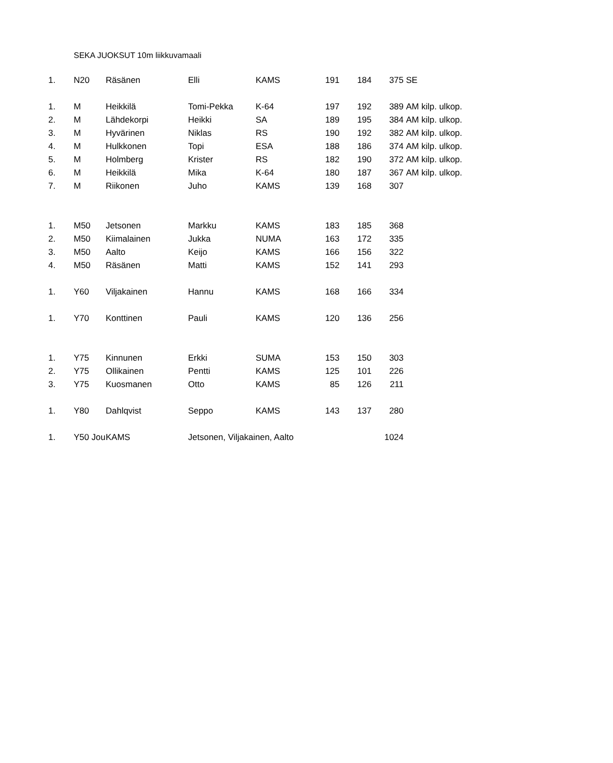SEKA JUOKSUT 10m liikkuvamaali
| 1. | N20 | Räsänen | Elli | KAMS | 191 | 184 | 375 | SE |
| 1. | M | Heikkilä | Tomi-Pekka | K-64 | 197 | 192 | 389 | AM kilp. ulkop. |
| 2. | M | Lähdekorpi | Heikki | SA | 189 | 195 | 384 | AM kilp. ulkop. |
| 3. | M | Hyvärinen | Niklas | RS | 190 | 192 | 382 | AM kilp. ulkop. |
| 4. | M | Hulkkonen | Topi | ESA | 188 | 186 | 374 | AM kilp. ulkop. |
| 5. | M | Holmberg | Krister | RS | 182 | 190 | 372 | AM kilp. ulkop. |
| 6. | M | Heikkilä | Mika | K-64 | 180 | 187 | 367 | AM kilp. ulkop. |
| 7. | M | Riikonen | Juho | KAMS | 139 | 168 | 307 | |
| 1. | M50 | Jetsonen | Markku | KAMS | 183 | 185 | 368 | |
| 2. | M50 | Kiimalainen | Jukka | NUMA | 163 | 172 | 335 | |
| 3. | M50 | Aalto | Keijo | KAMS | 166 | 156 | 322 | |
| 4. | M50 | Räsänen | Matti | KAMS | 152 | 141 | 293 | |
| 1. | Y60 | Viljakainen | Hannu | KAMS | 168 | 166 | 334 | |
| 1. | Y70 | Konttinen | Pauli | KAMS | 120 | 136 | 256 | |
| 1. | Y75 | Kinnunen | Erkki | SUMA | 153 | 150 | 303 | |
| 2. | Y75 | Ollikainen | Pentti | KAMS | 125 | 101 | 226 | |
| 3. | Y75 | Kuosmanen | Otto | KAMS | 85 | 126 | 211 | |
| 1. | Y80 | Dahlqvist | Seppo | KAMS | 143 | 137 | 280 | |
| 1. | Y50 Jou | KAMS | Jetsonen, Viljakainen, Aalto | | | | 1024 | |